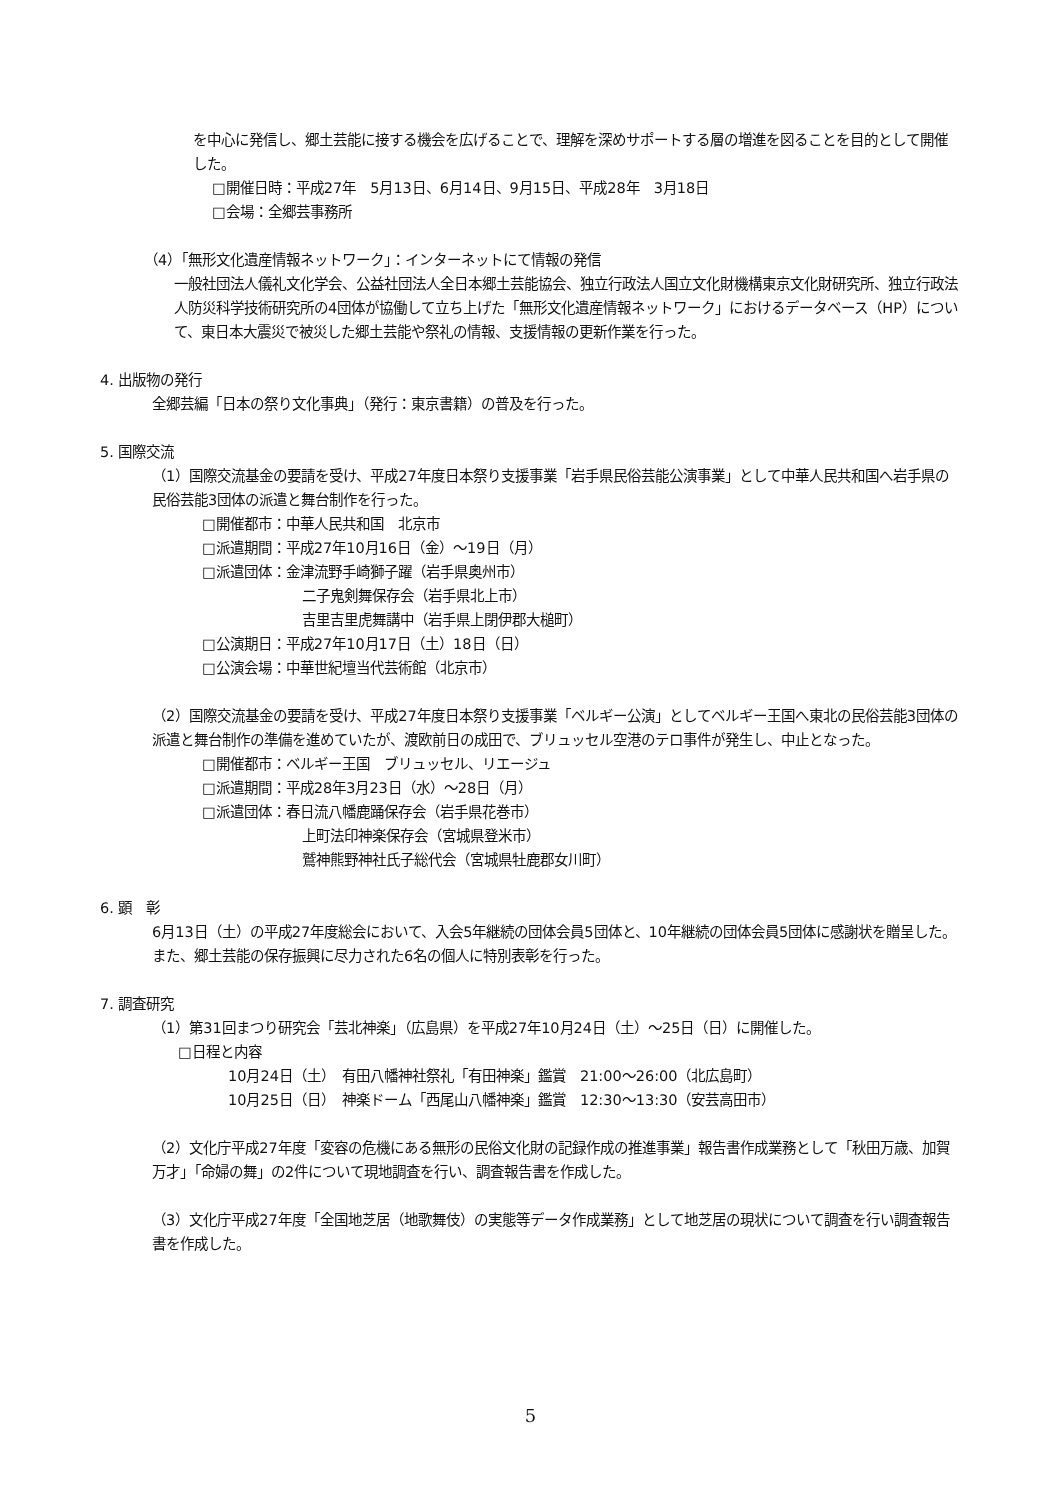を中心に発信し、郷土芸能に接する機会を広げることで、理解を深めサポートする層の増進を図ることを目的として開催した。
□開催日時：平成27年　5月13日、6月14日、9月15日、平成28年　3月18日
□会場：全郷芸事務所
（4）「無形文化遺産情報ネットワーク」：インターネットにて情報の発信
一般社団法人儀礼文化学会、公益社団法人全日本郷土芸能協会、独立行政法人国立文化財機構東京文化財研究所、独立行政法人防災科学技術研究所の4団体が協働して立ち上げた「無形文化遺産情報ネットワーク」におけるデータベース（HP）について、東日本大震災で被災した郷土芸能や祭礼の情報、支援情報の更新作業を行った。
4. 出版物の発行
全郷芸編「日本の祭り文化事典」（発行：東京書籍）の普及を行った。
5. 国際交流
（1）国際交流基金の要請を受け、平成27年度日本祭り支援事業「岩手県民俗芸能公演事業」として中華人民共和国へ岩手県の民俗芸能3団体の派遣と舞台制作を行った。
□開催都市：中華人民共和国　北京市
□派遣期間：平成27年10月16日（金）～19日（月）
□派遣団体：金津流野手崎獅子躍（岩手県奥州市）
二子鬼剣舞保存会（岩手県北上市）
吉里吉里虎舞講中（岩手県上閉伊郡大槌町）
□公演期日：平成27年10月17日（土）18日（日）
□公演会場：中華世紀壇当代芸術館（北京市）
（2）国際交流基金の要請を受け、平成27年度日本祭り支援事業「ベルギー公演」としてベルギー王国へ東北の民俗芸能3団体の派遣と舞台制作の準備を進めていたが、渡欧前日の成田で、ブリュッセル空港のテロ事件が発生し、中止となった。
□開催都市：ベルギー王国　ブリュッセル、リエージュ
□派遣期間：平成28年3月23日（水）～28日（月）
□派遣団体：春日流八幡鹿踊保存会（岩手県花巻市）
上町法印神楽保存会（宮城県登米市）
鷲神熊野神社氏子総代会（宮城県牡鹿郡女川町）
6. 顕　彰
6月13日（土）の平成27年度総会において、入会5年継続の団体会員5団体と、10年継続の団体会員5団体に感謝状を贈呈した。また、郷土芸能の保存振興に尽力された6名の個人に特別表彰を行った。
7. 調査研究
（1）第31回まつり研究会「芸北神楽」（広島県）を平成27年10月24日（土）～25日（日）に開催した。
□日程と内容
10月24日（土）　有田八幡神社祭礼「有田神楽」鑑賞　21:00～26:00（北広島町）
10月25日（日）　神楽ドーム「西尾山八幡神楽」鑑賞　12:30～13:30（安芸高田市）
（2）文化庁平成27年度「変容の危機にある無形の民俗文化財の記録作成の推進事業」報告書作成業務として「秋田万歳、加賀万才」「命婦の舞」の2件について現地調査を行い、調査報告書を作成した。
（3）文化庁平成27年度「全国地芝居（地歌舞伎）の実態等データ作成業務」として地芝居の現状について調査を行い調査報告書を作成した。
5